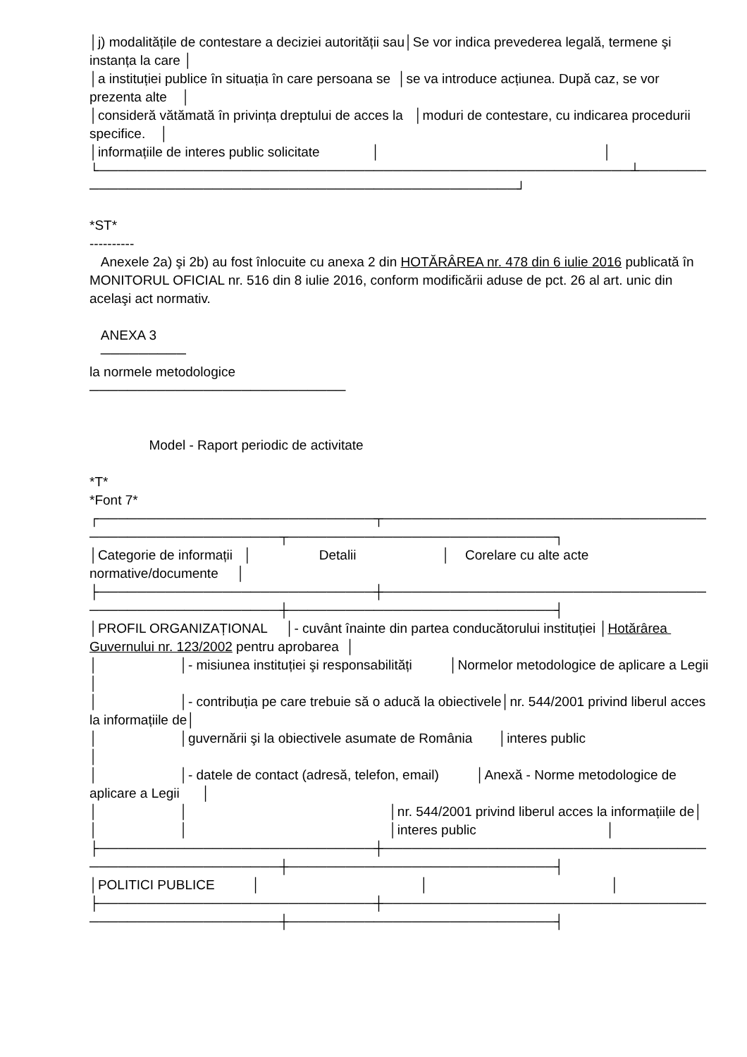│j) modalitățile de contestare a deciziei autorității sau│Se vor indica prevederea legală, termene şi instanța la care │
│a instituției publice în situația în care persoana se │se va introduce acțiunea. După caz, se vor prezenta alte │
│consideră vătămată în privința dreptului de acces la │moduri de contestare, cu indicarea procedurii specifice. │
│informațiile de interes public solicitate │ │
└────────────────────────────────────────────────────────┴────────────────────────────────────────────────────┘
*ST*
----------
Anexele 2a) şi 2b) au fost înlocuite cu anexa 2 din HOTĂRÂREA nr. 478 din 6 iulie 2016 publicată în MONITORUL OFICIAL nr. 516 din 8 iulie 2016, conform modificării aduse de pct. 26 al art. unic din acelaşi act normativ.
ANEXA 3
─────────
la normele metodologice
───────────────────────────
Model - Raport periodic de activitate
*T*
*Font 7*
┌─────────────────────────────┬──────────────────────────────────────────────────────┬────────────────────────────┐
│Categorie de informații │ Detalii │ Corelare cu alte acte normative/documente │
├─────────────────────────────┼──────────────────────────────────────────────────────┼────────────────────────────┤
│PROFIL ORGANIZAȚIONAL │- cuvânt înainte din partea conducătorului instituției │Hotărârea Guvernului nr. 123/2002 pentru aprobarea │
│ │- misiunea instituției şi responsabilități │Normelor metodologice de aplicare a Legii │
│ │- contribuția pe care trebuie să o aducă la obiectivele│nr. 544/2001 privind liberul acces la informațiile de│
│ │guvernării şi la obiectivele asumate de România │interes public │
│ │- datele de contact (adresă, telefon, email) │Anexă - Norme metodologice de aplicare a Legii │
│ │ │nr. 544/2001 privind liberul acces la informațiile de│
│ │ │interes public │
├─────────────────────────────┼──────────────────────────────────────────────────────┼────────────────────────────┤
│POLITICI PUBLICE │ │ │
├─────────────────────────────┼──────────────────────────────────────────────────────┼────────────────────────────┤